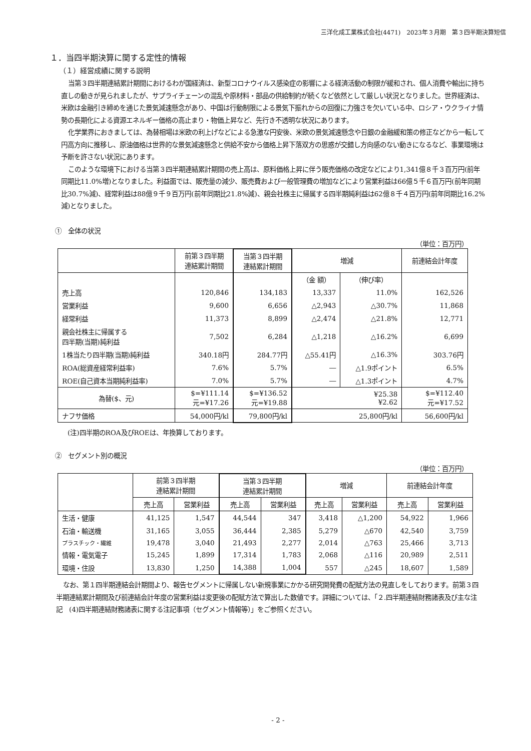三洋化成工業株式会社(4471)　2023年３月期　第３四半期決算短信
１．当四半期決算に関する定性的情報
（１）経営成績に関する説明
当第３四半期連結累計期間におけるわが国経済は、新型コロナウイルス感染症の影響による経済活動の制限が緩和され、個人消費や輸出に持ち直しの動きが見られましたが、サプライチェーンの混乱や原材料・部品の供給制約が続くなど依然として厳しい状況となりました。世界経済は、米欧は金融引き締めを通じた景気減速懸念があり、中国は行動制限による景気下振れからの回復に力強さを欠いている中、ロシア・ウクライナ情勢の長期化による資源エネルギー価格の高止まり・物価上昇など、先行き不透明な状況にあります。
化学業界におきましては、為替相場は米欧の利上げなどによる急激な円安後、米欧の景気減速懸念や日銀の金融緩和策の修正などから一転して円高方向に推移し、原油価格は世界的な景気減速懸念と供給不安から価格上昇下落双方の思惑が交錯し方向感のない動きになるなど、事業環境は予断を許さない状況にあります。
このような環境下における当第３四半期連結累計期間の売上高は、原料価格上昇に伴う販売価格の改定などにより1,341億８千３百万円(前年同期比11.0%増)となりました。利益面では、販売量の減少、販売費および一般管理費の増加などにより営業利益は66億５千６百万円(前年同期比30.7%減)、経常利益は88億９千９百万円(前年同期比21.8%減)、親会社株主に帰属する四半期純利益は62億８千４百万円(前年同期比16.2%減)となりました。
①　全体の状況
（単位：百万円）
| | 前第３四半期 連結累計期間 | 当第３四半期 連結累計期間 | 増減 | | 前連結会計年度 |
| --- | --- | --- | --- | --- | --- |
| | | | （金 額） | （伸び率） | |
| 売上高 | 120,846 | 134,183 | 13,337 | 11.0% | 162,526 |
| 営業利益 | 9,600 | 6,656 | △2,943 | △30.7% | 11,868 |
| 経常利益 | 11,373 | 8,899 | △2,474 | △21.8% | 12,771 |
| 親会社株主に帰属する 四半期(当期)純利益 | 7,502 | 6,284 | △1,218 | △16.2% | 6,699 |
| 1株当たり四半期(当期)純利益 | 340.18円 | 284.77円 | △55.41円 | △16.3% | 303.76円 |
| ROA(総資産経常利益率) | 7.6% | 5.7% | ― | △1.9ポイント | 6.5% |
| ROE(自己資本当期純利益率) | 7.0% | 5.7% | ― | △1.3ポイント | 4.7% |
| 為替($、元) | $=¥111.14 元=¥17.26 | $=¥136.52 元=¥19.88 | ¥25.38 ¥2.62 | | $=¥112.40 元=¥17.52 |
| ナフサ価格 | 54,000円/kl | 79,800円/kl | 25,800円/kl | | 56,600円/kl |
(注)四半期のROA及びROEは、年換算しております。
②　セグメント別の概況
（単位：百万円）
| | 前第３四半期 連結累計期間 | | 当第３四半期 連結累計期間 | | 増減 | | 前連結会計年度 | |
| --- | --- | --- | --- | --- | --- | --- | --- | --- |
| | 売上高 | 営業利益 | 売上高 | 営業利益 | 売上高 | 営業利益 | 売上高 | 営業利益 |
| 生活・健康 | 41,125 | 1,547 | 44,544 | 347 | 3,418 | △1,200 | 54,922 | 1,966 |
| 石油・輸送機 | 31,165 | 3,055 | 36,444 | 2,385 | 5,279 | △670 | 42,540 | 3,759 |
| プラスチック・繊維 | 19,478 | 3,040 | 21,493 | 2,277 | 2,014 | △763 | 25,466 | 3,713 |
| 情報・電気電子 | 15,245 | 1,899 | 17,314 | 1,783 | 2,068 | △116 | 20,989 | 2,511 |
| 環境・住設 | 13,830 | 1,250 | 14,388 | 1,004 | 557 | △245 | 18,607 | 1,589 |
なお、第１四半期連結会計期間より、報告セグメントに帰属しない新規事業にかかる研究開発費の配賦方法の見直しをしております。前第３四半期連結累計期間及び前連結会計年度の営業利益は変更後の配賦方法で算出した数値です。詳細については、「２.四半期連結財務諸表及び主な注記　(4)四半期連結財務諸表に関する注記事項（セグメント情報等）」をご参照ください。
- 2 -